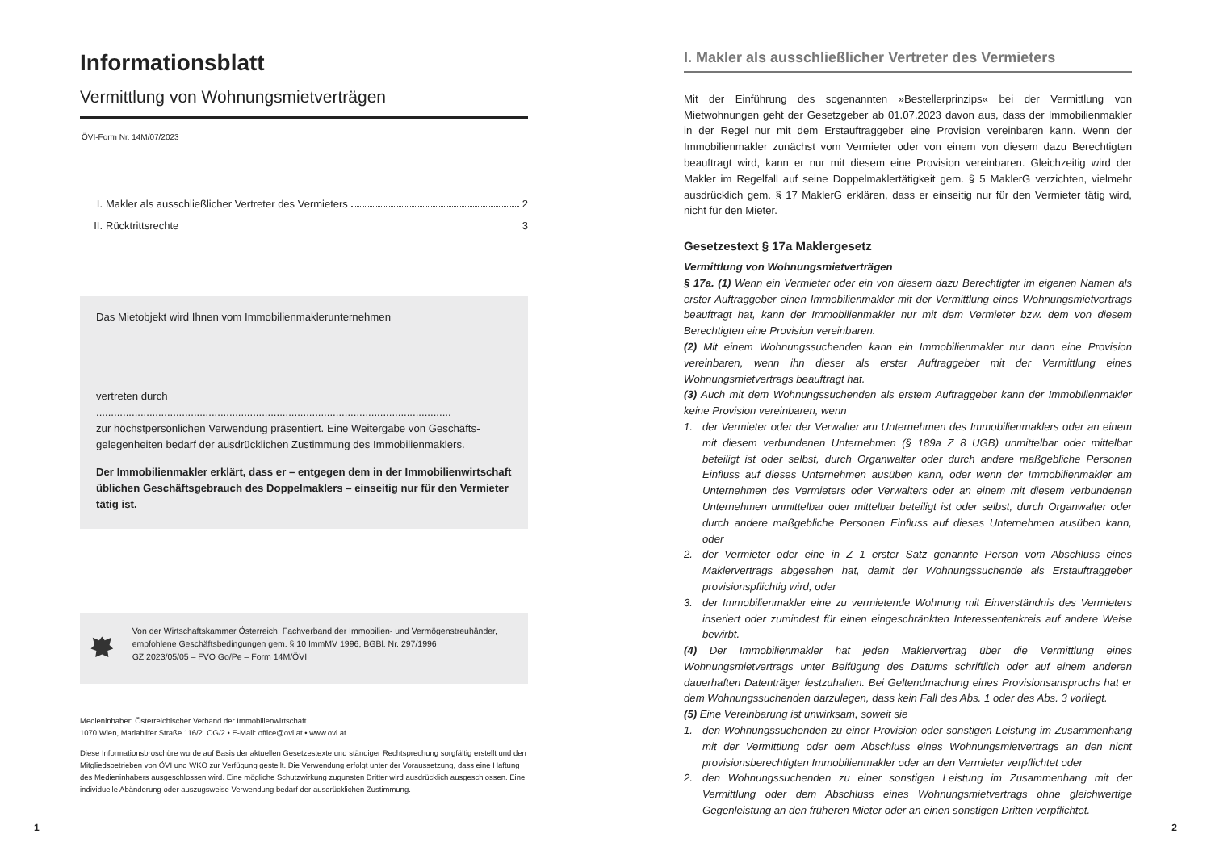Informationsblatt
Vermittlung von Wohnungsmietverträgen
ÖVI-Form Nr. 14M/07/2023
I. Makler als ausschließlicher Vertreter des Vermieters 2
II. Rücktrittsrechte 3
Das Mietobjekt wird Ihnen vom Immobilienmaklerunternehmen
vertreten durch ........................................................................................................................
zur höchstpersönlichen Verwendung präsentiert. Eine Weitergabe von Geschäfts­gelegenheiten bedarf der ausdrücklichen Zustimmung des Immobilienmaklers.
Der Immobilienmakler erklärt, dass er – entgegen dem in der Immobilienwirtschaft üblichen Geschäftsgebrauch des Doppelmaklers – einseitig nur für den Vermieter tätig ist.
Von der Wirtschaftskammer Österreich, Fachverband der Immobilien- und Vermögenstreuhänder, empfohlene Geschäftsbedingungen gem. § 10 ImmMV 1996, BGBl. Nr. 297/1996
GZ 2023/05/05 – FVO Go/Pe – Form 14M/ÖVI
Medieninhaber: Österreichischer Verband der Immobilienwirtschaft
1070 Wien, Mariahilfer Straße 116/2. OG/2 • E-Mail: office@ovi.at • www.ovi.at
Diese Informationsbroschüre wurde auf Basis der aktuellen Gesetzestexte und ständiger Rechtsprechung sorgfältig erstellt und den Mitgliedsbetrieben von ÖVI und WKO zur Verfügung gestellt. Die Verwendung erfolgt unter der Voraussetzung, dass eine Haftung des Medieninhabers ausgeschlossen wird. Eine mögliche Schutzwirkung zugunsten Dritter wird ausdrücklich ausgeschlossen. Eine individuelle Abänderung oder auszugsweise Verwendung bedarf der ausdrücklichen Zustimmung.
I. Makler als ausschließlicher Vertreter des Vermieters
Mit der Einführung des sogenannten »Bestellerprinzips« bei der Vermittlung von Mietwohnungen geht der Gesetzgeber ab 01.07.2023 davon aus, dass der Immobilienmakler in der Regel nur mit dem Erstauftraggeber eine Provision vereinbaren kann. Wenn der Immobilienmakler zunächst vom Vermieter oder von einem von diesem dazu Berechtigten beauftragt wird, kann er nur mit diesem eine Provision vereinbaren. Gleichzeitig wird der Makler im Regelfall auf seine Doppelmaklertätigkeit gem. § 5 MaklerG verzichten, vielmehr ausdrücklich gem. § 17 MaklerG erklären, dass er einseitig nur für den Vermieter tätig wird, nicht für den Mieter.
Gesetzestext § 17a Maklergesetz
Vermittlung von Wohnungsmietverträgen
§ 17a. (1) Wenn ein Vermieter oder ein von diesem dazu Berechtigter im eigenen Namen als erster Auftraggeber einen Immobilienmakler mit der Vermittlung eines Wohnungsmietvertrags beauftragt hat, kann der Immobilienmakler nur mit dem Vermieter bzw. dem von diesem Berechtigten eine Provision vereinbaren.
(2) Mit einem Wohnungssuchenden kann ein Immobilienmakler nur dann eine Provision vereinbaren, wenn ihn dieser als erster Auftraggeber mit der Vermittlung eines Wohnungsmietvertrags beauftragt hat.
(3) Auch mit dem Wohnungssuchenden als erstem Auftraggeber kann der Immobilienmakler keine Provision vereinbaren, wenn
1. der Vermieter oder der Verwalter am Unternehmen des Immobilienmaklers oder an einem mit diesem verbundenen Unternehmen (§ 189a Z 8 UGB) unmittelbar oder mittelbar beteiligt ist oder selbst, durch Organwalter oder durch andere maßgebliche Personen Einfluss auf dieses Unternehmen ausüben kann, oder wenn der Immobilienmakler am Unternehmen des Vermieters oder Verwalters oder an einem mit diesem verbundenen Unternehmen unmittelbar oder mittelbar beteiligt ist oder selbst, durch Organwalter oder durch andere maßgebliche Personen Einfluss auf dieses Unternehmen ausüben kann, oder
2. der Vermieter oder eine in Z 1 erster Satz genannte Person vom Abschluss eines Maklervertrags abgesehen hat, damit der Wohnungssuchende als Erstauftraggeber provisionspflichtig wird, oder
3. der Immobilienmakler eine zu vermietende Wohnung mit Einverständnis des Vermieters inseriert oder zumindest für einen eingeschränkten Interessentenkreis auf andere Weise bewirbt.
(4) Der Immobilienmakler hat jeden Maklervertrag über die Vermittlung eines Wohnungsmietvertrags unter Beifügung des Datums schriftlich oder auf einem anderen dauerhaften Datenträger festzuhalten. Bei Geltendmachung eines Provisionsanspruchs hat er dem Wohnungssuchenden darzulegen, dass kein Fall des Abs. 1 oder des Abs. 3 vorliegt.
(5) Eine Vereinbarung ist unwirksam, soweit sie
1. den Wohnungssuchenden zu einer Provision oder sonstigen Leistung im Zusammenhang mit der Vermittlung oder dem Abschluss eines Wohnungsmietvertrags an den nicht provisionsberechtigten Immobilienmakler oder an den Vermieter verpflichtet oder
2. den Wohnungssuchenden zu einer sonstigen Leistung im Zusammenhang mit der Vermittlung oder dem Abschluss eines Wohnungsmietvertrags ohne gleichwertige Gegenleistung an den früheren Mieter oder an einen sonstigen Dritten verpflichtet.
1 2